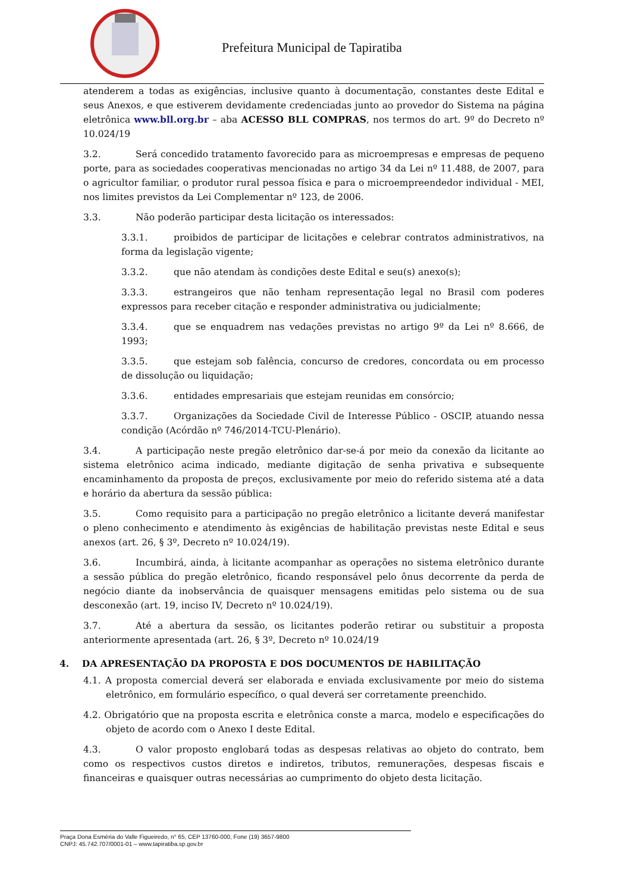Prefeitura Municipal de Tapiratiba
atenderem a todas as exigências, inclusive quanto à documentação, constantes deste Edital e seus Anexos, e que estiverem devidamente credenciadas junto ao provedor do Sistema na página eletrônica www.bll.org.br – aba ACESSO BLL COMPRAS, nos termos do art. 9º do Decreto nº 10.024/19
3.2. Será concedido tratamento favorecido para as microempresas e empresas de pequeno porte, para as sociedades cooperativas mencionadas no artigo 34 da Lei nº 11.488, de 2007, para o agricultor familiar, o produtor rural pessoa física e para o microempreendedor individual - MEI, nos limites previstos da Lei Complementar nº 123, de 2006.
3.3. Não poderão participar desta licitação os interessados:
3.3.1. proibidos de participar de licitações e celebrar contratos administrativos, na forma da legislação vigente;
3.3.2. que não atendam às condições deste Edital e seu(s) anexo(s);
3.3.3. estrangeiros que não tenham representação legal no Brasil com poderes expressos para receber citação e responder administrativa ou judicialmente;
3.3.4. que se enquadrem nas vedações previstas no artigo 9º da Lei nº 8.666, de 1993;
3.3.5. que estejam sob falência, concurso de credores, concordata ou em processo de dissolução ou liquidação;
3.3.6. entidades empresariais que estejam reunidas em consórcio;
3.3.7. Organizações da Sociedade Civil de Interesse Público - OSCIP, atuando nessa condição (Acórdão nº 746/2014-TCU-Plenário).
3.4. A participação neste pregão eletrônico dar-se-á por meio da conexão da licitante ao sistema eletrônico acima indicado, mediante digitação de senha privativa e subsequente encaminhamento da proposta de preços, exclusivamente por meio do referido sistema até a data e horário da abertura da sessão pública:
3.5. Como requisito para a participação no pregão eletrônico a licitante deverá manifestar o pleno conhecimento e atendimento às exigências de habilitação previstas neste Edital e seus anexos (art. 26, § 3º, Decreto nº 10.024/19).
3.6. Incumbirá, ainda, à licitante acompanhar as operações no sistema eletrônico durante a sessão pública do pregão eletrônico, ficando responsável pelo ônus decorrente da perda de negócio diante da inobservância de quaisquer mensagens emitidas pelo sistema ou de sua desconexão (art. 19, inciso IV, Decreto nº 10.024/19).
3.7. Até a abertura da sessão, os licitantes poderão retirar ou substituir a proposta anteriormente apresentada (art. 26, § 3º, Decreto nº 10.024/19
4. DA APRESENTAÇÃO DA PROPOSTA E DOS DOCUMENTOS DE HABILITAÇÃO
4.1. A proposta comercial deverá ser elaborada e enviada exclusivamente por meio do sistema eletrônico, em formulário específico, o qual deverá ser corretamente preenchido.
4.2. Obrigatório que na proposta escrita e eletrônica conste a marca, modelo e especificações do objeto de acordo com o Anexo I deste Edital.
4.3. O valor proposto englobará todas as despesas relativas ao objeto do contrato, bem como os respectivos custos diretos e indiretos, tributos, remunerações, despesas fiscais e financeiras e quaisquer outras necessárias ao cumprimento do objeto desta licitação.
Praça Dona Esméria do Valle Figueiredo, n° 65, CEP 13760-000, Fone (19) 3657-9800
CNPJ: 45.742.707/0001-01 – www.tapiratiba.sp.gov.br